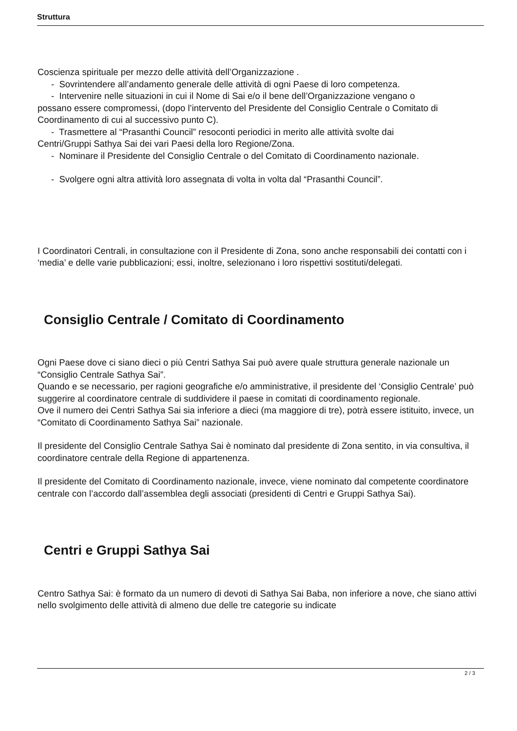Struttura
Coscienza spirituale per mezzo delle attività dell’Organizzazione .
- Sovrintendere all’andamento generale delle attività di ogni Paese di loro competenza.
- Intervenire nelle situazioni in cui il Nome di Sai e/o il bene dell’Organizzazione vengano o
possano essere compromessi, (dopo l’intervento del Presidente del Consiglio Centrale o Comitato di Coordinamento di cui al successivo punto C).
- Trasmettere al “Prasanthi Council” resoconti periodici in merito alle attività svolte dai
Centri/Gruppi Sathya Sai dei vari Paesi della loro Regione/Zona.
- Nominare il Presidente del Consiglio Centrale o del Comitato di Coordinamento nazionale.
- Svolgere ogni altra attività loro assegnata di volta in volta dal “Prasanthi Council”.
I Coordinatori Centrali, in consultazione con il Presidente di Zona, sono anche responsabili dei contatti con i ‘media’ e delle varie pubblicazioni; essi, inoltre, selezionano i loro rispettivi sostituti/delegati.
Consiglio Centrale / Comitato di Coordinamento
Ogni Paese dove ci siano dieci o più Centri Sathya Sai può avere quale struttura generale nazionale un “Consiglio Centrale Sathya Sai”.
Quando e se necessario, per ragioni geografiche e/o amministrative, il presidente del ‘Consiglio Centrale’ può suggerire al coordinatore centrale di suddividere il paese in comitati di coordinamento regionale.
Ove il numero dei Centri Sathya Sai sia inferiore a dieci (ma maggiore di tre), potrà essere istituito, invece, un “Comitato di Coordinamento Sathya Sai” nazionale.
Il presidente del Consiglio Centrale Sathya Sai è nominato dal presidente di Zona sentito, in via consultiva, il coordinatore centrale della Regione di appartenenza.
Il presidente del Comitato di Coordinamento nazionale, invece, viene nominato dal competente coordinatore centrale con l’accordo dall’assemblea degli associati (presidenti di Centri e Gruppi Sathya Sai).
Centri e Gruppi Sathya Sai
Centro Sathya Sai: è formato da un numero di devoti di Sathya Sai Baba, non inferiore a nove, che siano attivi nello svolgimento delle attività di almeno due delle tre categorie su indicate
2 / 3